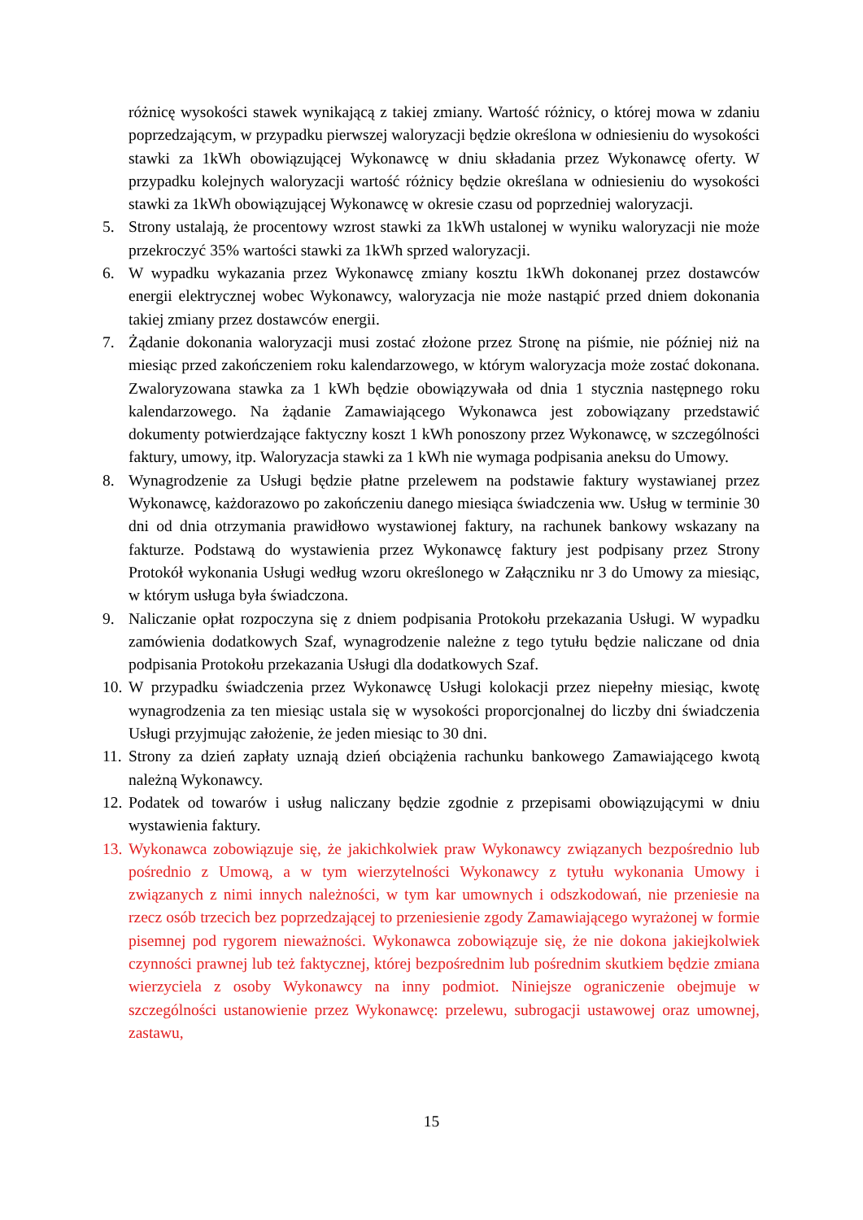różnicę wysokości stawek wynikającą z takiej zmiany. Wartość różnicy, o której mowa w zdaniu poprzedzającym, w przypadku pierwszej waloryzacji będzie określona w odniesieniu do wysokości stawki za 1kWh obowiązującej Wykonawcę w dniu składania przez Wykonawcę oferty. W przypadku kolejnych waloryzacji wartość różnicy będzie określana w odniesieniu do wysokości stawki za 1kWh obowiązującej Wykonawcę w okresie czasu od poprzedniej waloryzacji.
5. Strony ustalają, że procentowy wzrost stawki za 1kWh ustalonej w wyniku waloryzacji nie może przekroczyć 35% wartości stawki za 1kWh sprzed waloryzacji.
6. W wypadku wykazania przez Wykonawcę zmiany kosztu 1kWh dokonanej przez dostawców energii elektrycznej wobec Wykonawcy, waloryzacja nie może nastąpić przed dniem dokonania takiej zmiany przez dostawców energii.
7. Żądanie dokonania waloryzacji musi zostać złożone przez Stronę na piśmie, nie później niż na miesiąc przed zakończeniem roku kalendarzowego, w którym waloryzacja może zostać dokonana. Zwaloryzowana stawka za 1 kWh będzie obowiązywała od dnia 1 stycznia następnego roku kalendarzowego. Na żądanie Zamawiającego Wykonawca jest zobowiązany przedstawić dokumenty potwierdzające faktyczny koszt 1 kWh ponoszony przez Wykonawcę, w szczególności faktury, umowy, itp. Waloryzacja stawki za 1 kWh nie wymaga podpisania aneksu do Umowy.
8. Wynagrodzenie za Usługi będzie płatne przelewem na podstawie faktury wystawianej przez Wykonawcę, każdorazowo po zakończeniu danego miesiąca świadczenia ww. Usług w terminie 30 dni od dnia otrzymania prawidłowo wystawionej faktury, na rachunek bankowy wskazany na fakturze. Podstawą do wystawienia przez Wykonawcę faktury jest podpisany przez Strony Protokół wykonania Usługi według wzoru określonego w Załączniku nr 3 do Umowy za miesiąc, w którym usługa była świadczona.
9. Naliczanie opłat rozpoczyna się z dniem podpisania Protokołu przekazania Usługi. W wypadku zamówienia dodatkowych Szaf, wynagrodzenie należne z tego tytułu będzie naliczane od dnia podpisania Protokołu przekazania Usługi dla dodatkowych Szaf.
10. W przypadku świadczenia przez Wykonawcę Usługi kolokacji przez niepełny miesiąc, kwotę wynagrodzenia za ten miesiąc ustala się w wysokości proporcjonalnej do liczby dni świadczenia Usługi przyjmując założenie, że jeden miesiąc to 30 dni.
11. Strony za dzień zapłaty uznają dzień obciążenia rachunku bankowego Zamawiającego kwotą należną Wykonawcy.
12. Podatek od towarów i usług naliczany będzie zgodnie z przepisami obowiązującymi w dniu wystawienia faktury.
13. Wykonawca zobowiązuje się, że jakichkolwiek praw Wykonawcy związanych bezpośrednio lub pośrednio z Umową, a w tym wierzytelności Wykonawcy z tytułu wykonania Umowy i związanych z nimi innych należności, w tym kar umownych i odszkodowań, nie przeniesie na rzecz osób trzecich bez poprzedzającej to przeniesienie zgody Zamawiającego wyrażonej w formie pisemnej pod rygorem nieważności. Wykonawca zobowiązuje się, że nie dokona jakiejkolwiek czynności prawnej lub też faktycznej, której bezpośrednim lub pośrednim skutkiem będzie zmiana wierzyciela z osoby Wykonawcy na inny podmiot. Niniejsze ograniczenie obejmuje w szczególności ustanowienie przez Wykonawcę: przelewu, subrogacji ustawowej oraz umownej, zastawu,
15